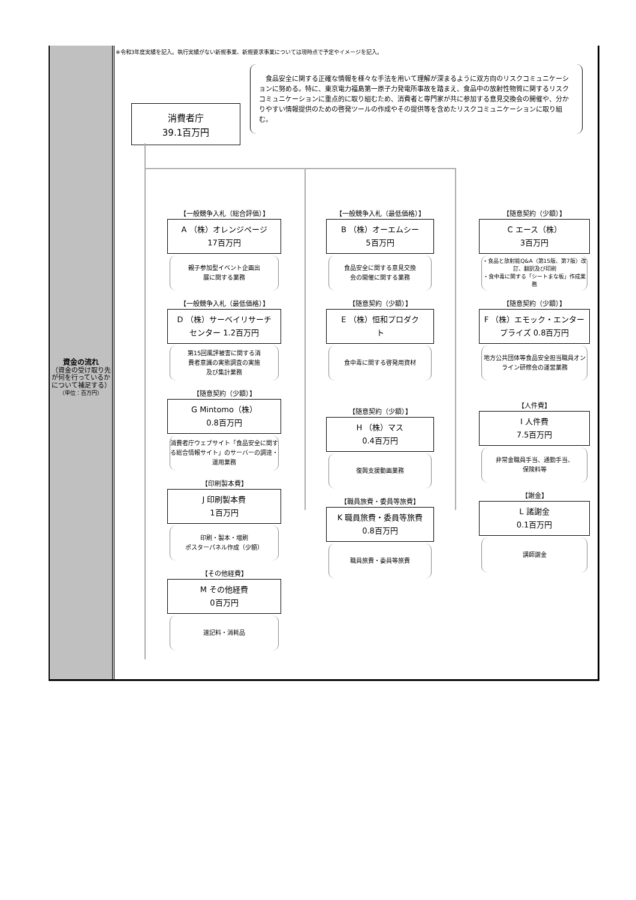資金の流れ
（資金の受け取り先が何を行っているかについて補足する）
（単位：百万円）
※令和3年度実績を記入。執行実績がない新規事業、新規要求事業については現時点で予定やイメージを記入。
消費者庁
39.1百万円
食品安全に関する正確な情報を様々な手法を用いて理解が深まるように双方向のリスクコミュニケーションに努める。特に、東京電力福島第一原子力発電所事故を踏まえ、食品中の放射性物質に関するリスクコミュニケーションに重点的に取り組むため、消費者と専門家が共に参加する意見交換会の開催や、分かりやすい情報提供のための啓発ツールの作成やその提供等を含めたリスクコミュニケーションに取り組む。
【一般競争入札（総合評価）】
A （株）オレンジページ
17百万円
親子参加型イベント企画出
展に関する業務
【一般競争入札（最低価格）】
D （株）サーベイリサーチ
センター 1.2百万円
第15回風評被害に関する消
費者意識の実態調査の実施
及び集計業務
【随意契約（少額）】
G Mintomo（株）
0.8百万円
消費者庁ウェブサイト「食品安全に関する総合情報サイト」のサーバーの調達・運用業務
【印刷製本費】
J 印刷製本費
1百万円
印刷・製本・増刷
ポスターパネル作成（少額）
【その他経費】
M その他経費
0百万円
速記料・消耗品
【一般競争入札（最低価格）】
B （株）オーエムシー
5百万円
食品安全に関する意見交換
会の開催に関する業務
【随意契約（少額）】
E （株）恒和プロダク
ト
食中毒に関する啓発用資材
【随意契約（少額）】
H （株）マス
0.4百万円
復興支援動画業務
【職員旅費・委員等旅費】
K 職員旅費・委員等旅費
0.8百万円
職員旅費・委員等旅費
【随意契約（少額）】
C エース（株）
3百万円
・食品と放射能Q&A（第15版、第7版）改訂、翻訳及び印刷
・食中毒に関する「シートまな板」作成業務
【随意契約（少額）】
F （株）エモック・エンター
プライズ 0.8百万円
地方公共団体等食品安全担当職員オンライン研修会の運営業務
【人件費】
I 人件費
7.5百万円
非常金職員手当、通勤手当、
保険料等
【謝金】
L 諸謝金
0.1百万円
講師謝金